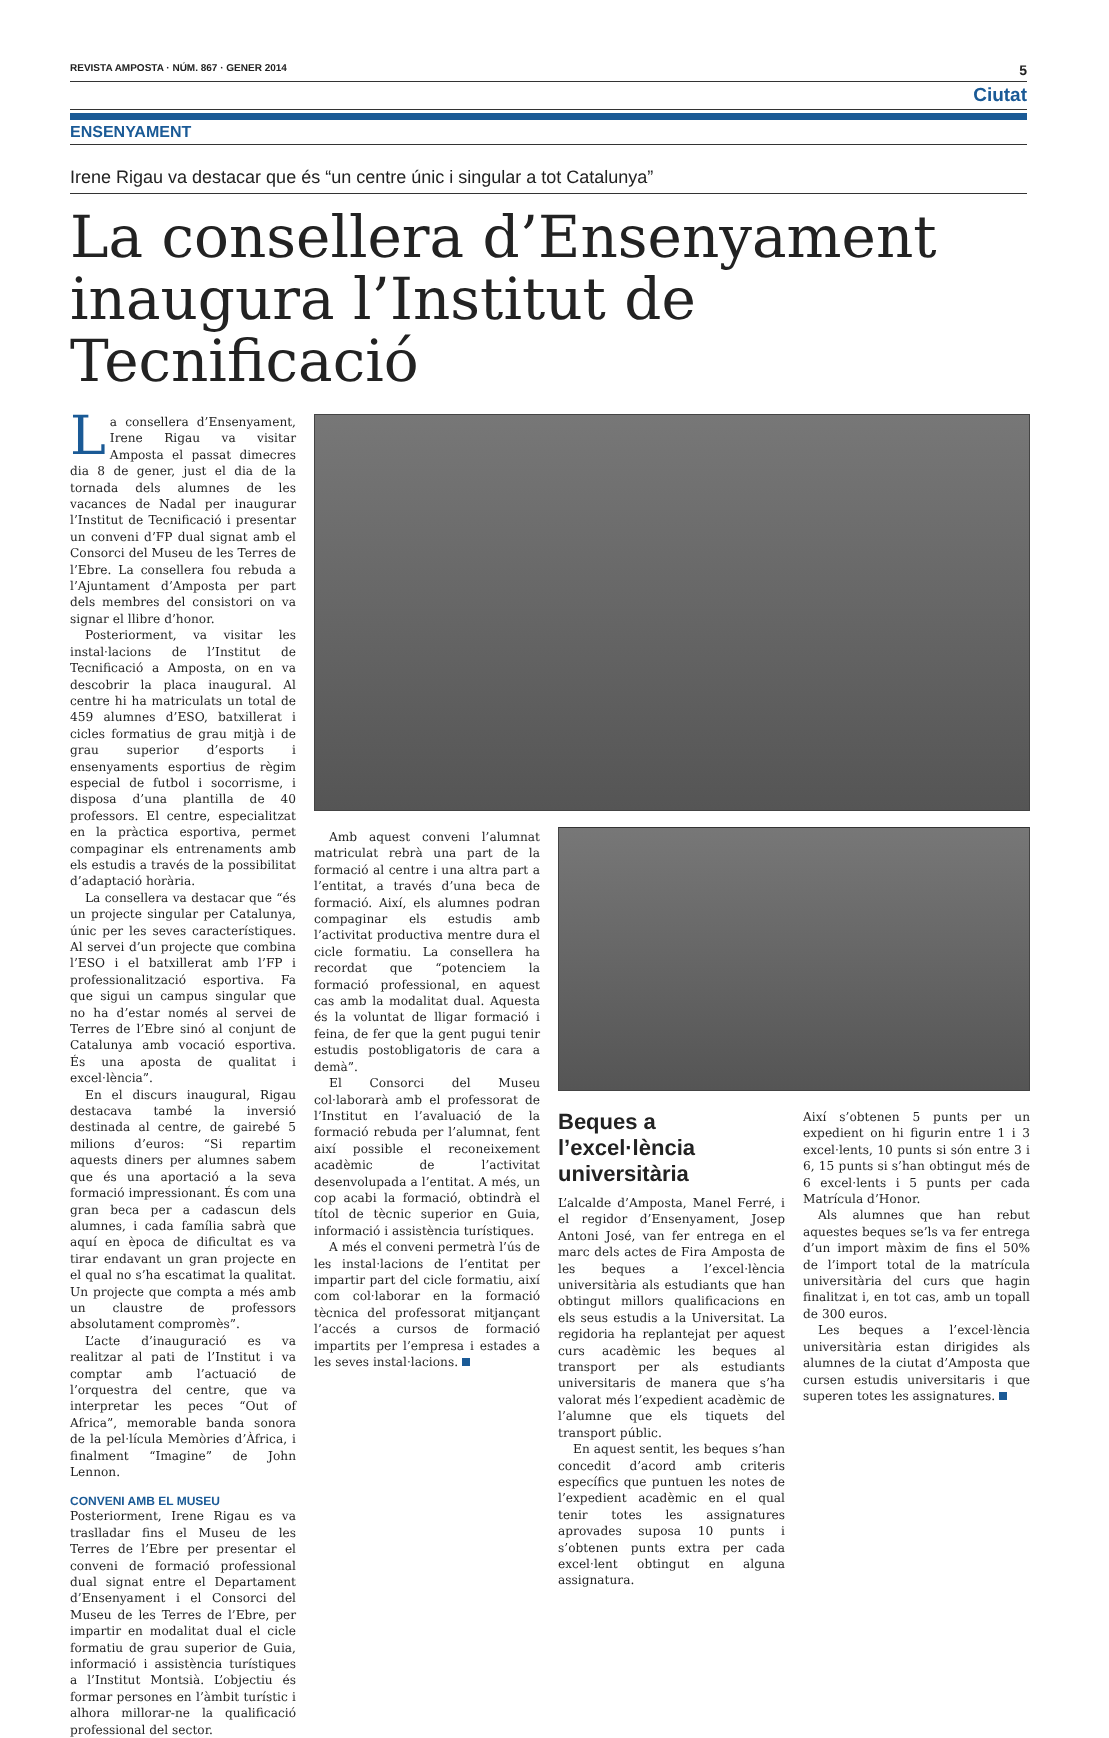REVISTA AMPOSTA · NÚM. 867 · GENER 2014 5
Ciutat
ENSENYAMENT
Irene Rigau va destacar que és “un centre únic i singular a tot Catalunya”
La consellera d’Ensenyament inaugura l’Institut de Tecnificació
La consellera d’Ensenyament, Irene Rigau va visitar Amposta el passat dimecres dia 8 de gener, just el dia de la tornada dels alumnes de les vacances de Nadal per inaugurar l’Institut de Tecnificació i presentar un conveni d’FP dual signat amb el Consorci del Museu de les Terres de l’Ebre. La consellera fou rebuda a l’Ajuntament d’Amposta per part dels membres del consistori on va signar el llibre d’honor.
Posteriorment, va visitar les instal·lacions de l’Institut de Tecnificació a Amposta, on en va descobrir la placa inaugural. Al centre hi ha matriculats un total de 459 alumnes d’ESO, batxillerat i cicles formatius de grau mitjà i de grau superior d’esports i ensenyaments esportius de règim especial de futbol i socorrisme, i disposa d’una plantilla de 40 professors. El centre, especialitzat en la pràctica esportiva, permet compaginar els entrenaments amb els estudis a través de la possibilitat d’adaptació horària.
La consellera va destacar que “és un projecte singular per Catalunya, únic per les seves característiques. Al servei d’un projecte que combina l’ESO i el batxillerat amb l’FP i professionalització esportiva. Fa que sigui un campus singular que no ha d’estar només al servei de Terres de l’Ebre sinó al conjunt de Catalunya amb vocació esportiva. És una aposta de qualitat i excel·lència”.
En el discurs inaugural, Rigau destacava també la inversió destinada al centre, de gairebé 5 milions d’euros: “Si repartim aquests diners per alumnes sabem que és una aportació a la seva formació impressionant. És com una gran beca per a cadascun dels alumnes, i cada família sabrà que aquí en època de dificultat es va tirar endavant un gran projecte en el qual no s’ha escatimat la qualitat. Un projecte que compta a més amb un claustre de professors absolutament compromès”.
L’acte d’inauguració es va realitzar al pati de l’Institut i va comptar amb l’actuació de l’orquestra del centre, que va interpretar les peces “Out of Africa”, memorable banda sonora de la pel·lícula Memòries d’Àfrica, i finalment “Imagine” de John Lennon.
CONVENI AMB EL MUSEU
Posteriorment, Irene Rigau es va traslladar fins el Museu de les Terres de l’Ebre per presentar el conveni de formació professional dual signat entre el Departament d’Ensenyament i el Consorci del Museu de les Terres de l’Ebre, per impartir en modalitat dual el cicle formatiu de grau superior de Guia, informació i assistència turístiques a l’Institut Montsià. L’objectiu és formar persones en l’àmbit turístic i alhora millorar-ne la qualificació professional del sector.
Amb aquest conveni l’alumnat matriculat rebrà una part de la formació al centre i una altra part a l’entitat, a través d’una beca de formació. Així, els alumnes podran compaginar els estudis amb l’activitat productiva mentre dura el cicle formatiu. La consellera ha recordat que “potenciem la formació professional, en aquest cas amb la modalitat dual. Aquesta és la voluntat de lligar formació i feina, de fer que la gent pugui tenir estudis postobligatoris de cara a demà”.
El Consorci del Museu col·laborarà amb el professorat de l’Institut en l’avaluació de la formació rebuda per l’alumnat, fent així possible el reconeixement acadèmic de l’activitat desenvolupada a l’entitat. A més, un cop acabi la formació, obtindrà el títol de tècnic superior en Guia, informació i assistència turístiques.
A més el conveni permetrà l’ús de les instal·lacions de l’entitat per impartir part del cicle formatiu, així com col·laborar en la formació tècnica del professorat mitjançant l’accés a cursos de formació impartits per l’empresa i estades a les seves instal·lacions.
Beques a l’excel·lència universitària
L’alcalde d’Amposta, Manel Ferré, i el regidor d’Ensenyament, Josep Antoni José, van fer entrega en el marc dels actes de Fira Amposta de les beques a l’excel·lència universitària als estudiants que han obtingut millors qualificacions en els seus estudis a la Universitat. La regidoria ha replantejat per aquest curs acadèmic les beques al transport per als estudiants universitaris de manera que s’ha valorat més l’expedient acadèmic de l’alumne que els tiquets del transport públic.
En aquest sentit, les beques s’han concedit d’acord amb criteris específics que puntuen les notes de l’expedient acadèmic en el qual tenir totes les assignatures aprovades suposa 10 punts i s’obtenen punts extra per cada excel·lent obtingut en alguna assignatura.
Així s’obtenen 5 punts per un expedient on hi figurin entre 1 i 3 excel·lents, 10 punts si són entre 3 i 6, 15 punts si s’han obtingut més de 6 excel·lents i 5 punts per cada Matrícula d’Honor.
Als alumnes que han rebut aquestes beques se’ls va fer entrega d’un import màxim de fins el 50% de l’import total de la matrícula universitària del curs que hagin finalitzat i, en tot cas, amb un topall de 300 euros.
Les beques a l’excel·lència universitària estan dirigides als alumnes de la ciutat d’Amposta que cursen estudis universitaris i que superen totes les assignatures.